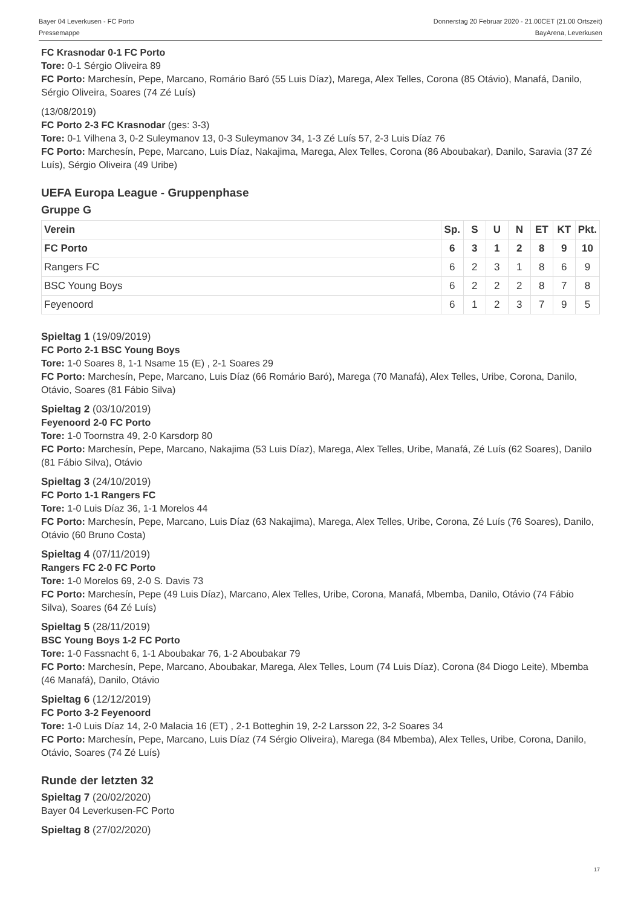Bayer 04 Leverkusen - FC Porto Donnerstag 20 Februar 2020 - 21.00CET (21.00 Ortszeit)
Pressemappe BayArena, Leverkusen
FC Krasnodar 0-1 FC Porto
Tore: 0-1 Sérgio Oliveira 89
FC Porto: Marchesín, Pepe, Marcano, Romário Baró (55 Luis Díaz), Marega, Alex Telles, Corona (85 Otávio), Manafá, Danilo, Sérgio Oliveira, Soares (74 Zé Luís)
(13/08/2019)
FC Porto 2-3 FC Krasnodar (ges: 3-3)
Tore: 0-1 Vilhena 3, 0-2 Suleymanov 13, 0-3 Suleymanov 34, 1-3 Zé Luís 57, 2-3 Luis Díaz 76
FC Porto: Marchesín, Pepe, Marcano, Luis Díaz, Nakajima, Marega, Alex Telles, Corona (86 Aboubakar), Danilo, Saravia (37 Zé Luís), Sérgio Oliveira (49 Uribe)
UEFA Europa League - Gruppenphase
Gruppe G
| Verein | Sp. | S | U | N | ET | KT | Pkt. |
| --- | --- | --- | --- | --- | --- | --- | --- |
| FC Porto | 6 | 3 | 1 | 2 | 8 | 9 | 10 |
| Rangers FC | 6 | 2 | 3 | 1 | 8 | 6 | 9 |
| BSC Young Boys | 6 | 2 | 2 | 2 | 8 | 7 | 8 |
| Feyenoord | 6 | 1 | 2 | 3 | 7 | 9 | 5 |
Spieltag 1 (19/09/2019)
FC Porto 2-1 BSC Young Boys
Tore: 1-0 Soares 8, 1-1 Nsame 15 (E) , 2-1 Soares 29
FC Porto: Marchesín, Pepe, Marcano, Luis Díaz (66 Romário Baró), Marega (70 Manafá), Alex Telles, Uribe, Corona, Danilo, Otávio, Soares (81 Fábio Silva)
Spieltag 2 (03/10/2019)
Feyenoord 2-0 FC Porto
Tore: 1-0 Toornstra 49, 2-0 Karsdorp 80
FC Porto: Marchesín, Pepe, Marcano, Nakajima (53 Luis Díaz), Marega, Alex Telles, Uribe, Manafá, Zé Luís (62 Soares), Danilo (81 Fábio Silva), Otávio
Spieltag 3 (24/10/2019)
FC Porto 1-1 Rangers FC
Tore: 1-0 Luis Díaz 36, 1-1 Morelos 44
FC Porto: Marchesín, Pepe, Marcano, Luis Díaz (63 Nakajima), Marega, Alex Telles, Uribe, Corona, Zé Luís (76 Soares), Danilo, Otávio (60 Bruno Costa)
Spieltag 4 (07/11/2019)
Rangers FC 2-0 FC Porto
Tore: 1-0 Morelos 69, 2-0 S. Davis 73
FC Porto: Marchesín, Pepe (49 Luis Díaz), Marcano, Alex Telles, Uribe, Corona, Manafá, Mbemba, Danilo, Otávio (74 Fábio Silva), Soares (64 Zé Luís)
Spieltag 5 (28/11/2019)
BSC Young Boys 1-2 FC Porto
Tore: 1-0 Fassnacht 6, 1-1 Aboubakar 76, 1-2 Aboubakar 79
FC Porto: Marchesín, Pepe, Marcano, Aboubakar, Marega, Alex Telles, Loum (74 Luis Díaz), Corona (84 Diogo Leite), Mbemba (46 Manafá), Danilo, Otávio
Spieltag 6 (12/12/2019)
FC Porto 3-2 Feyenoord
Tore: 1-0 Luis Díaz 14, 2-0 Malacia 16 (ET) , 2-1 Botteghin 19, 2-2 Larsson 22, 3-2 Soares 34
FC Porto: Marchesín, Pepe, Marcano, Luis Díaz (74 Sérgio Oliveira), Marega (84 Mbemba), Alex Telles, Uribe, Corona, Danilo, Otávio, Soares (74 Zé Luís)
Runde der letzten 32
Spieltag 7 (20/02/2020)
Bayer 04 Leverkusen-FC Porto
Spieltag 8 (27/02/2020)
17